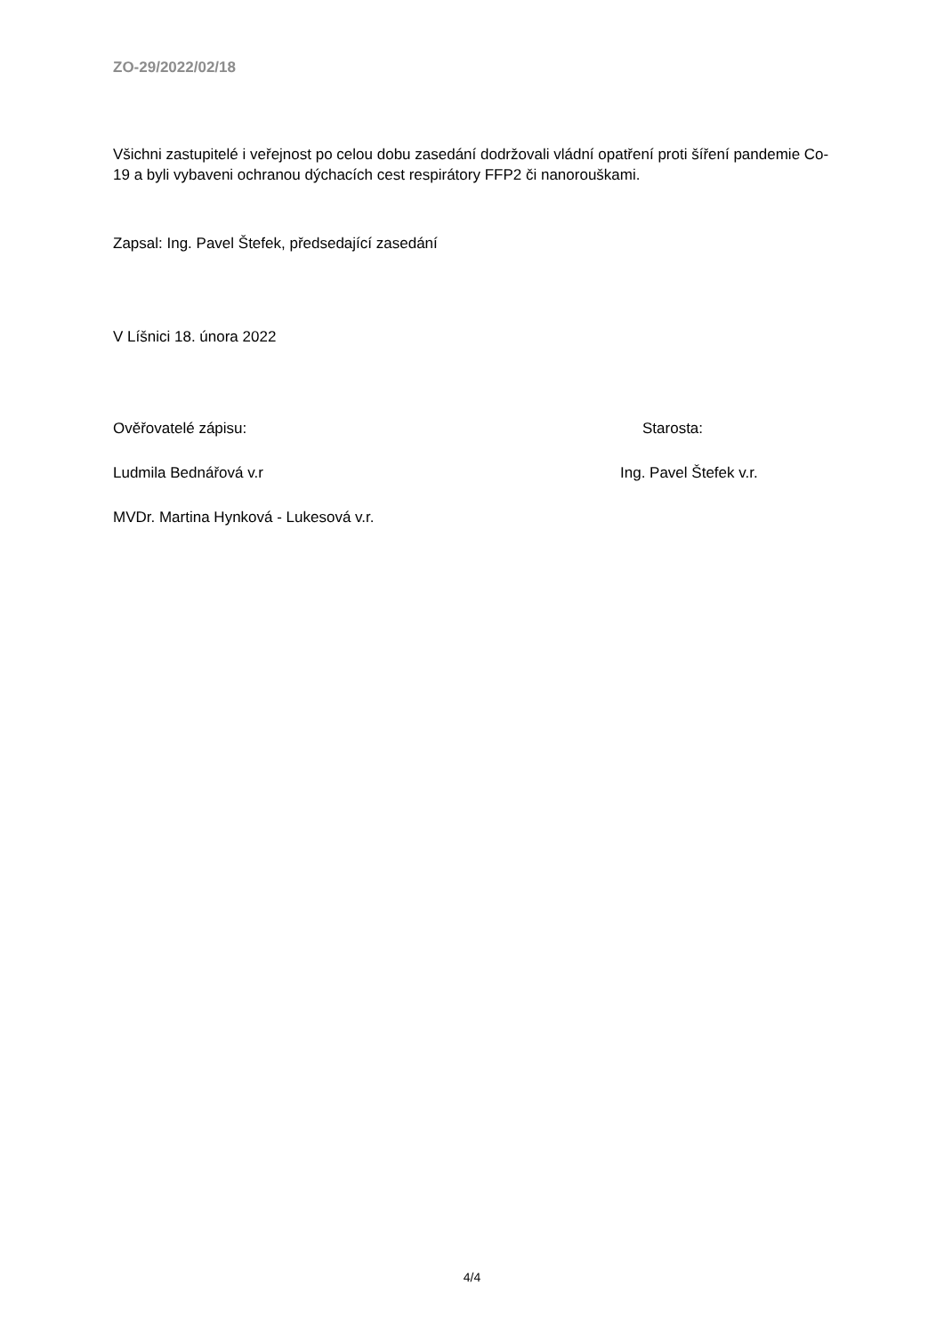ZO-29/2022/02/18
Všichni zastupitelé i veřejnost po celou dobu zasedání dodržovali vládní opatření proti šíření pandemie Co-19 a byli vybaveni ochranou dýchacích cest respirátory FFP2 či nanorouškami.
Zapsal: Ing. Pavel Štefek, předsedající zasedání
V Líšnici 18. února 2022
Ověřovatelé zápisu: Starosta:
Ludmila Bednářová v.r Ing. Pavel Štefek v.r.
MVDr. Martina Hynková - Lukesová v.r.
4/4